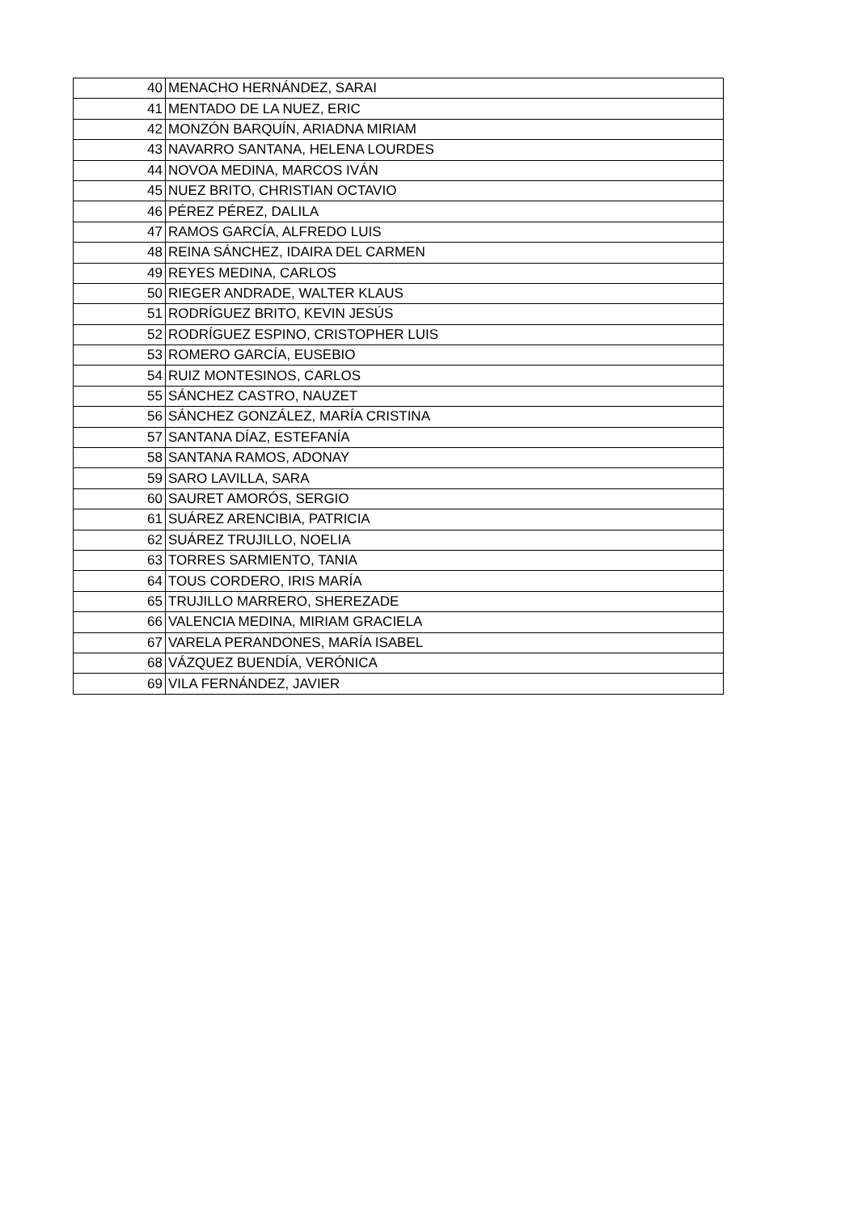| 40 | MENACHO HERNÁNDEZ, SARAI |
| 41 | MENTADO DE LA NUEZ, ERIC |
| 42 | MONZÓN BARQUÍN, ARIADNA MIRIAM |
| 43 | NAVARRO SANTANA, HELENA LOURDES |
| 44 | NOVOA MEDINA, MARCOS IVÁN |
| 45 | NUEZ BRITO, CHRISTIAN OCTAVIO |
| 46 | PÉREZ PÉREZ, DALILA |
| 47 | RAMOS GARCÍA, ALFREDO LUIS |
| 48 | REINA SÁNCHEZ, IDAIRA DEL CARMEN |
| 49 | REYES MEDINA, CARLOS |
| 50 | RIEGER ANDRADE, WALTER KLAUS |
| 51 | RODRÍGUEZ BRITO, KEVIN JESÚS |
| 52 | RODRÍGUEZ ESPINO, CRISTOPHER LUIS |
| 53 | ROMERO GARCÍA, EUSEBIO |
| 54 | RUIZ MONTESINOS, CARLOS |
| 55 | SÁNCHEZ CASTRO, NAUZET |
| 56 | SÁNCHEZ GONZÁLEZ, MARÍA CRISTINA |
| 57 | SANTANA DÍAZ, ESTEFANÍA |
| 58 | SANTANA RAMOS, ADONAY |
| 59 | SARO LAVILLA, SARA |
| 60 | SAURET AMORÓS, SERGIO |
| 61 | SUÁREZ ARENCIBIA, PATRICIA |
| 62 | SUÁREZ TRUJILLO, NOELIA |
| 63 | TORRES SARMIENTO, TANIA |
| 64 | TOUS CORDERO, IRIS MARÍA |
| 65 | TRUJILLO MARRERO, SHEREZADE |
| 66 | VALENCIA MEDINA, MIRIAM GRACIELA |
| 67 | VARELA PERANDONES, MARÍA ISABEL |
| 68 | VÁZQUEZ BUENDÍA, VERÓNICA |
| 69 | VILA FERNÁNDEZ, JAVIER |